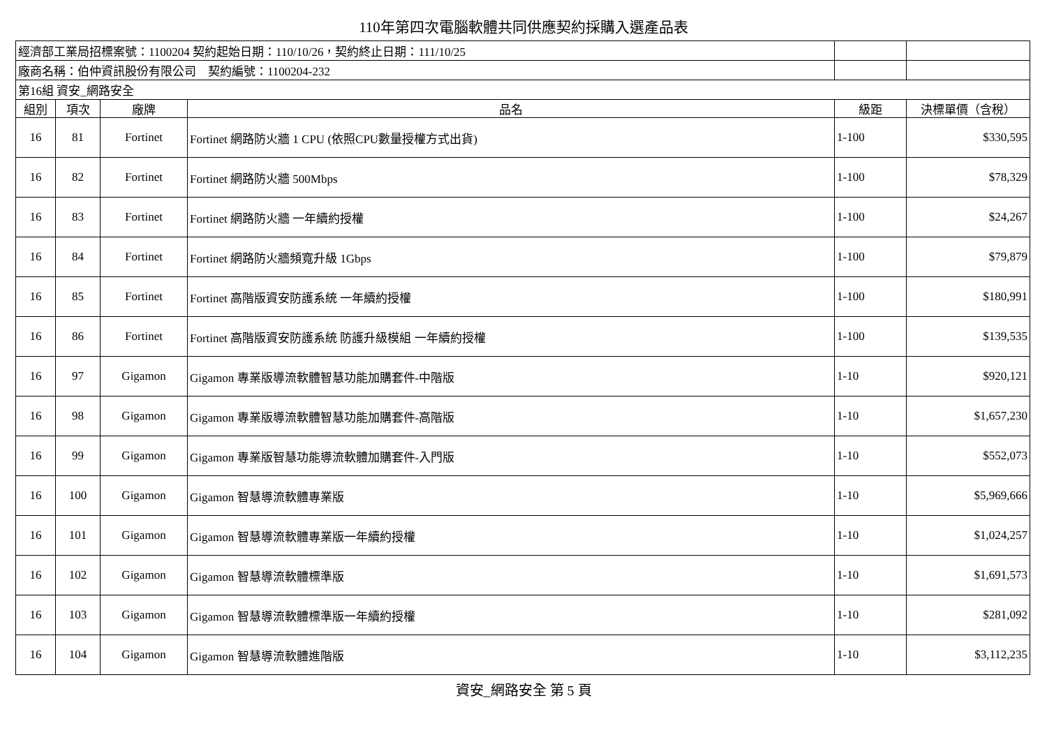110年第四次電腦軟體共同供應契約採購入選產品表
| 經濟部工業局招標案號：1100204 契約起始日期：110/10/26，契約終止日期：111/10/25 | | | | | |
| 廠商名稱：伯仲資訊股份有限公司 契約編號：1100204-232 | | | | | |
| 第16組 資安_網路安全 | | | | | |
| 組別 | 項次 | 廠牌 | 品名 | 級距 | 決標單價（含稅） |
| 16 | 81 | Fortinet | Fortinet 網路防火牆 1 CPU (依照CPU數量授權方式出貨) | 1-100 | $330,595 |
| 16 | 82 | Fortinet | Fortinet 網路防火牆 500Mbps | 1-100 | $78,329 |
| 16 | 83 | Fortinet | Fortinet 網路防火牆 一年續約授權 | 1-100 | $24,267 |
| 16 | 84 | Fortinet | Fortinet 網路防火牆頻寬升級 1Gbps | 1-100 | $79,879 |
| 16 | 85 | Fortinet | Fortinet 高階版資安防護系統 一年續約授權 | 1-100 | $180,991 |
| 16 | 86 | Fortinet | Fortinet 高階版資安防護系統 防護升級模組 一年續約授權 | 1-100 | $139,535 |
| 16 | 97 | Gigamon | Gigamon 專業版導流軟體智慧功能加購套件-中階版 | 1-10 | $920,121 |
| 16 | 98 | Gigamon | Gigamon 專業版導流軟體智慧功能加購套件-高階版 | 1-10 | $1,657,230 |
| 16 | 99 | Gigamon | Gigamon 專業版智慧功能導流軟體加購套件-入門版 | 1-10 | $552,073 |
| 16 | 100 | Gigamon | Gigamon 智慧導流軟體專業版 | 1-10 | $5,969,666 |
| 16 | 101 | Gigamon | Gigamon 智慧導流軟體專業版一年續約授權 | 1-10 | $1,024,257 |
| 16 | 102 | Gigamon | Gigamon 智慧導流軟體標準版 | 1-10 | $1,691,573 |
| 16 | 103 | Gigamon | Gigamon 智慧導流軟體標準版一年續約授權 | 1-10 | $281,092 |
| 16 | 104 | Gigamon | Gigamon 智慧導流軟體進階版 | 1-10 | $3,112,235 |
資安_網路安全 第 5 頁